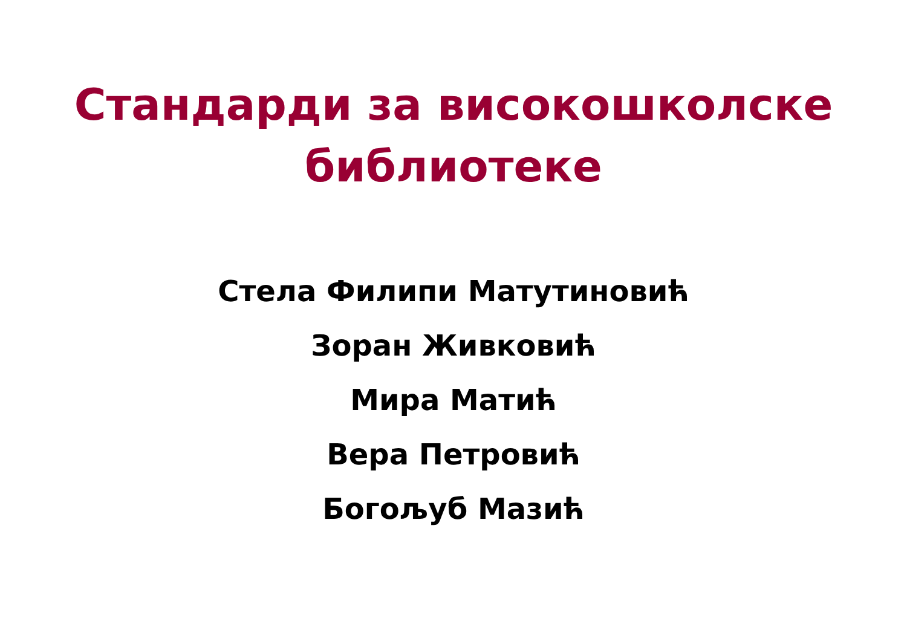Стандарди за високошколске
библиотеке
Стела Филипи Матутиновић
Зоран Живковић
Мира Матић
Вера Петровић
Богољуб Мазић